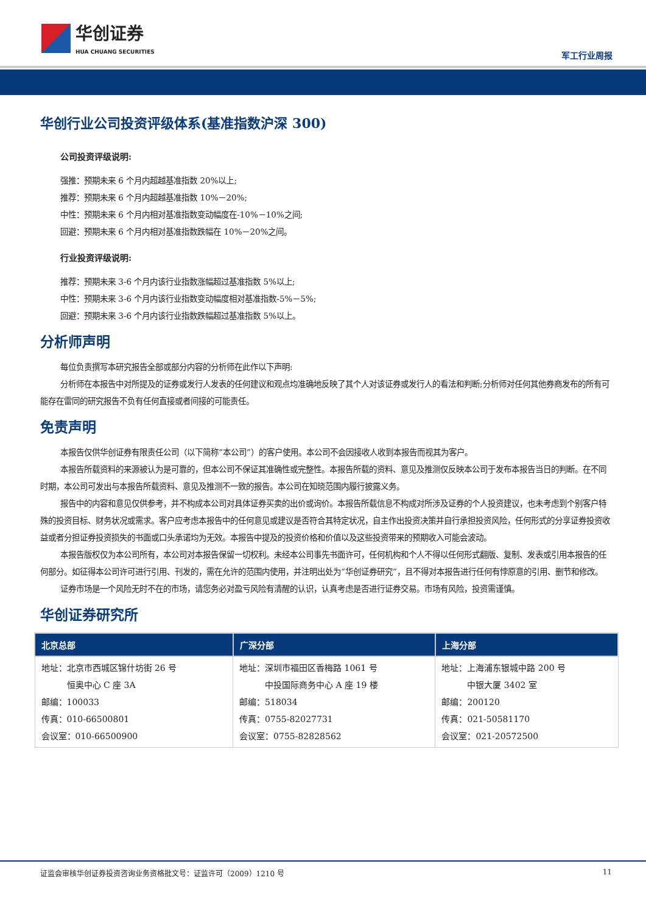华创证券
HUA CHUANG SECURITIES
军工行业周报
华创行业公司投资评级体系(基准指数沪深 300)
公司投资评级说明:
强推：预期未来 6 个月内超越基准指数 20%以上;
推荐：预期未来 6 个月内超越基准指数 10%－20%;
中性：预期未来 6 个月内相对基准指数变动幅度在-10%－10%之间;
回避：预期未来 6 个月内相对基准指数跌幅在 10%－20%之间。
行业投资评级说明:
推荐：预期未来 3-6 个月内该行业指数涨幅超过基准指数 5%以上;
中性：预期未来 3-6 个月内该行业指数变动幅度相对基准指数-5%－5%;
回避：预期未来 3-6 个月内该行业指数跌幅超过基准指数 5%以上。
分析师声明
每位负责撰写本研究报告全部或部分内容的分析师在此作以下声明:
分析师在本报告中对所提及的证券或发行人发表的任何建议和观点均准确地反映了其个人对该证券或发行人的看法和判断;分析师对任何其他券商发布的所有可能存在雷同的研究报告不负有任何直接或者间接的可能责任。
免责声明
本报告仅供华创证券有限责任公司（以下简称“本公司”）的客户使用。本公司不会因接收人收到本报告而视其为客户。
本报告所载资料的来源被认为是可靠的，但本公司不保证其准确性或完整性。本报告所载的资料、意见及推测仅反映本公司于发布本报告当日的判断。在不同时期，本公司可发出与本报告所载资料、意见及推测不一致的报告。本公司在知晓范围内履行披露义务。
报告中的内容和意见仅供参考，并不构成本公司对具体证券买卖的出价或询价。本报告所载信息不构成对所涉及证券的个人投资建议，也未考虑到个别客户特殊的投资目标、财务状况或需求。客户应考虑本报告中的任何意见或建议是否符合其特定状况，自主作出投资决策并自行承担投资风险，任何形式的分享证券投资收益或者分担证券投资损失的书面或口头承诺均为无效。本报告中提及的投资价格和价值以及这些投资带来的预期收入可能会波动。
本报告版权仅为本公司所有，本公司对本报告保留一切权利。未经本公司事先书面许可，任何机构和个人不得以任何形式翻版、复制、发表或引用本报告的任何部分。如征得本公司许可进行引用、刊发的，需在允许的范围内使用，并注明出处为“华创证券研究”，且不得对本报告进行任何有悖原意的引用、删节和修改。
证券市场是一个风险无时不在的市场，请您务必对盈亏风险有清醒的认识，认真考虑是否进行证券交易。市场有风险，投资需谨慎。
华创证券研究所
| 北京总部 | 广深分部 | 上海分部 |
| --- | --- | --- |
| 地址：北京市西城区锦什坊街 26 号 恒奥中心 C 座 3A 邮编：100033 传真：010-66500801 会议室：010-66500900 | 地址：深圳市福田区香梅路 1061 号 中投国际商务中心 A 座 19 楼 邮编：518034 传真：0755-82027731 会议室：0755-82828562 | 地址：上海浦东银城中路 200 号 中银大厦 3402 室 邮编：200120 传真：021-50581170 会议室：021-20572500 |
证监会审核华创证券投资咨询业务资格批文号：证监许可（2009）1210 号 11